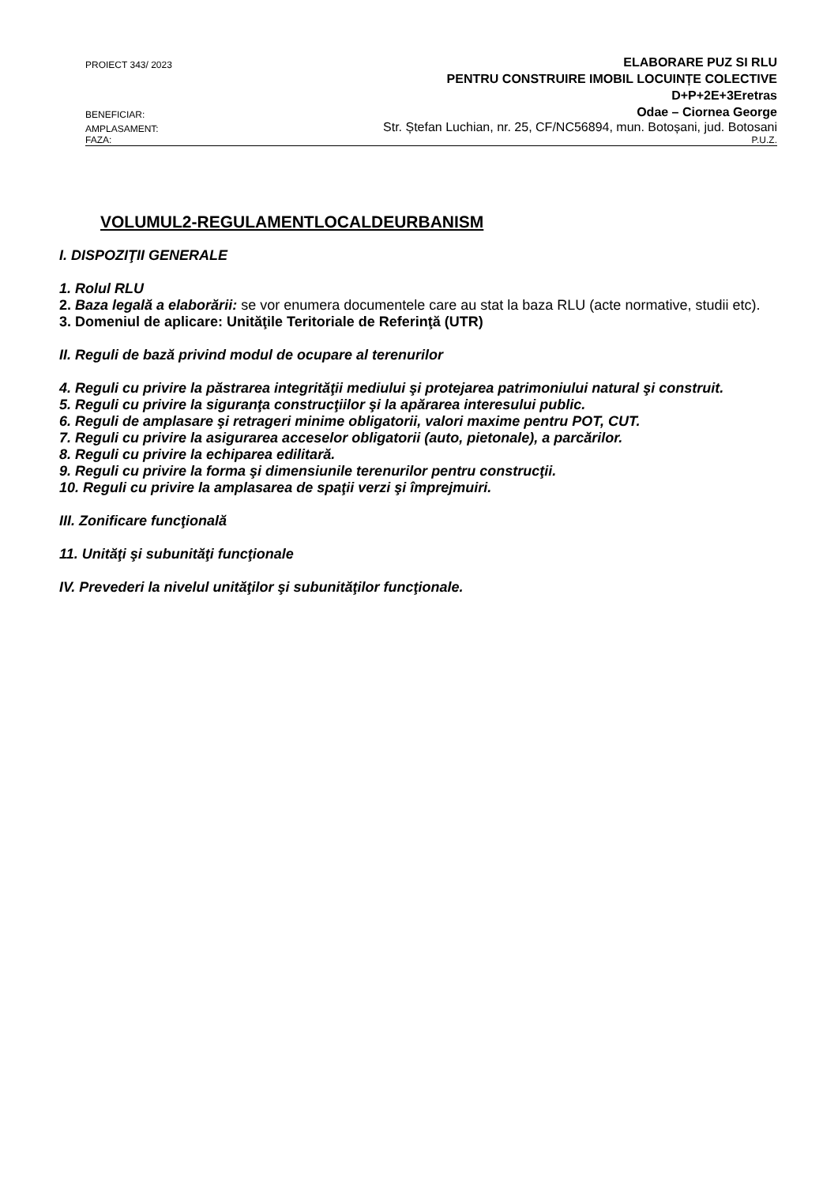PROIECT 343/ 2023 ELABORARE PUZ SI RLU
PENTRU CONSTRUIRE IMOBIL LOCUINȚE COLECTIVE
D+P+2E+3Eretras
BENEFICIAR: Odae – Ciornea George
AMPLASAMENT: Str. Ștefan Luchian, nr. 25, CF/NC56894, mun. Botoșani, jud. Botosani
FAZA: P.U.Z.
VOLUMUL2-REGULAMENTLOCALDEURBANISM
I. DISPOZIŢII GENERALE
1. Rolul RLU
2. Baza legală a elaborării: se vor enumera documentele care au stat la baza RLU (acte normative, studii etc).
3. Domeniul de aplicare: Unităţile Teritoriale de Referinţă (UTR)
II. Reguli de bază privind modul de ocupare al terenurilor
4. Reguli cu privire la păstrarea integrităţii mediului şi protejarea patrimoniului natural şi construit.
5. Reguli cu privire la siguranţa construcţiilor şi la apărarea interesului public.
6. Reguli de amplasare şi retrageri minime obligatorii, valori maxime pentru POT, CUT.
7. Reguli cu privire la asigurarea acceselor obligatorii (auto, pietonale), a parcărilor.
8. Reguli cu privire la echiparea edilitară.
9. Reguli cu privire la forma şi dimensiunile terenurilor pentru construcţii.
10. Reguli cu privire la amplasarea de spaţii verzi şi împrejmuiri.
III. Zonificare funcţională
11. Unităţi şi subunităţi funcţionale
IV. Prevederi la nivelul unităţilor şi subunităţilor funcţionale.